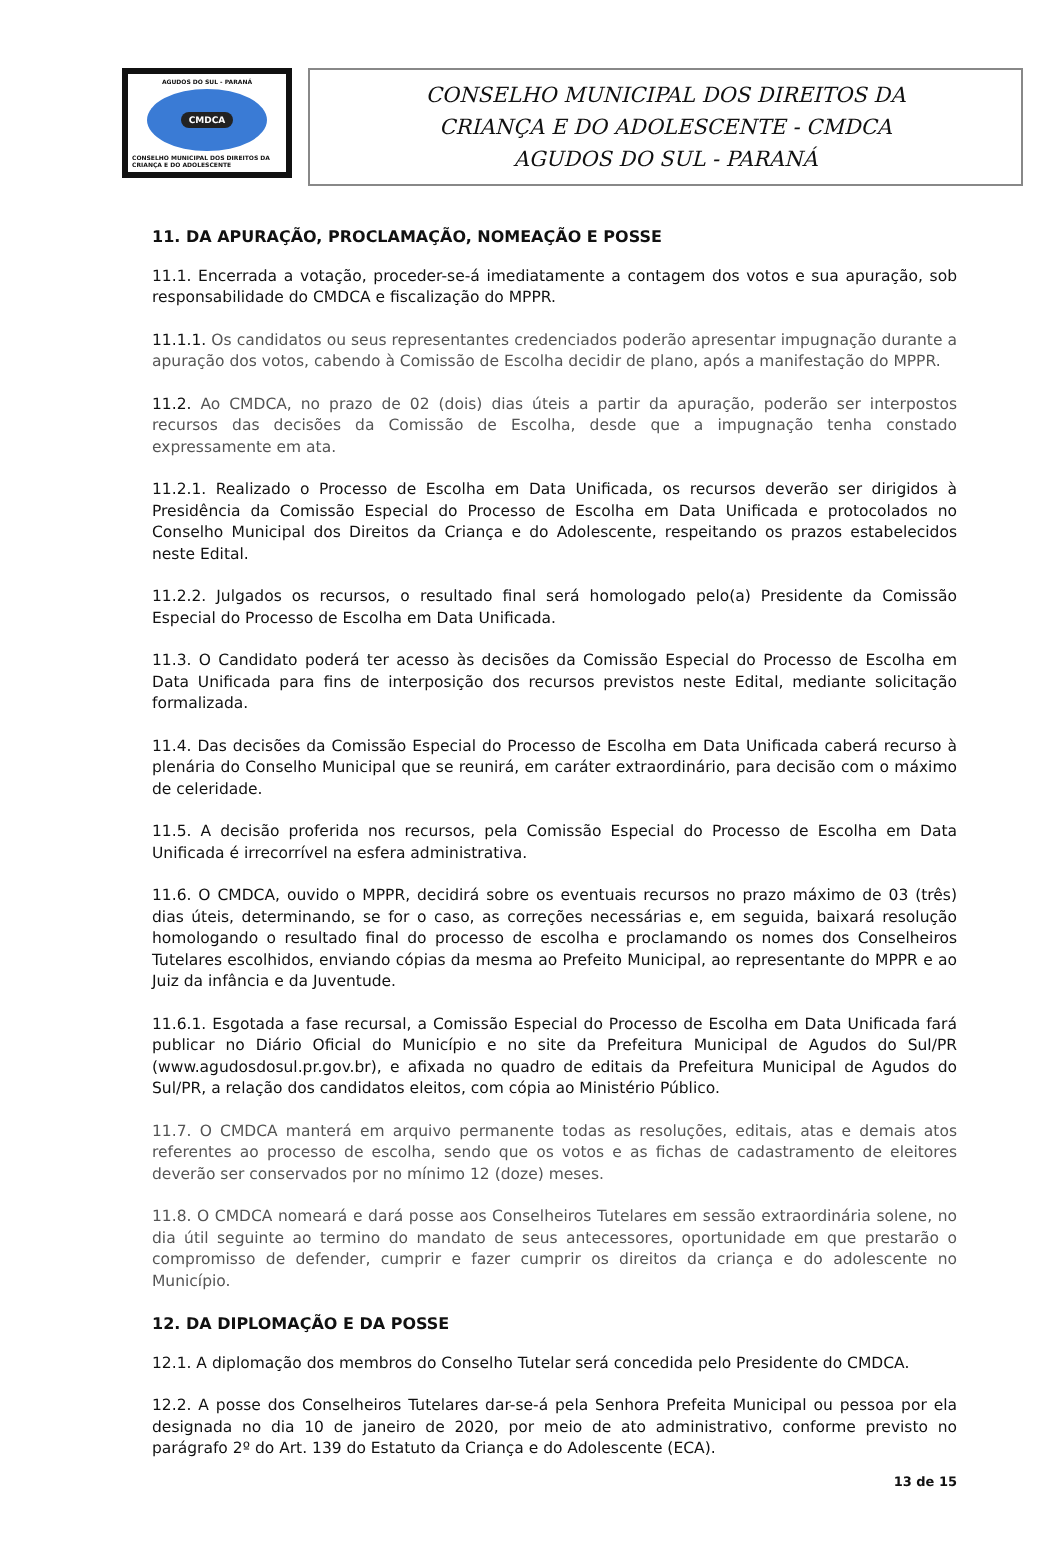AGUDOS DO SUL - PARANÁ
CMDCA
CONSELHO MUNICIPAL DOS DIREITOS DA CRIANÇA E DO ADOLESCENTE
CONSELHO MUNICIPAL DOS DIREITOS DA
CRIANÇA E DO ADOLESCENTE - CMDCA
AGUDOS DO SUL - PARANÁ
11. DA APURAÇÃO, PROCLAMAÇÃO, NOMEAÇÃO E POSSE
11.1. Encerrada a votação, proceder-se-á imediatamente a contagem dos votos e sua apuração, sob responsabilidade do CMDCA e fiscalização do MPPR.
11.1.1. Os candidatos ou seus representantes credenciados poderão apresentar impugnação durante a apuração dos votos, cabendo à Comissão de Escolha decidir de plano, após a manifestação do MPPR.
11.2. Ao CMDCA, no prazo de 02 (dois) dias úteis a partir da apuração, poderão ser interpostos recursos das decisões da Comissão de Escolha, desde que a impugnação tenha constado expressamente em ata.
11.2.1. Realizado o Processo de Escolha em Data Unificada, os recursos deverão ser dirigidos à Presidência da Comissão Especial do Processo de Escolha em Data Unificada e protocolados no Conselho Municipal dos Direitos da Criança e do Adolescente, respeitando os prazos estabelecidos neste Edital.
11.2.2. Julgados os recursos, o resultado final será homologado pelo(a) Presidente da Comissão Especial do Processo de Escolha em Data Unificada.
11.3. O Candidato poderá ter acesso às decisões da Comissão Especial do Processo de Escolha em Data Unificada para fins de interposição dos recursos previstos neste Edital, mediante solicitação formalizada.
11.4. Das decisões da Comissão Especial do Processo de Escolha em Data Unificada caberá recurso à plenária do Conselho Municipal que se reunirá, em caráter extraordinário, para decisão com o máximo de celeridade.
11.5. A decisão proferida nos recursos, pela Comissão Especial do Processo de Escolha em Data Unificada é irrecorrível na esfera administrativa.
11.6. O CMDCA, ouvido o MPPR, decidirá sobre os eventuais recursos no prazo máximo de 03 (três) dias úteis, determinando, se for o caso, as correções necessárias e, em seguida, baixará resolução homologando o resultado final do processo de escolha e proclamando os nomes dos Conselheiros Tutelares escolhidos, enviando cópias da mesma ao Prefeito Municipal, ao representante do MPPR e ao Juiz da infância e da Juventude.
11.6.1. Esgotada a fase recursal, a Comissão Especial do Processo de Escolha em Data Unificada fará publicar no Diário Oficial do Município e no site da Prefeitura Municipal de Agudos do Sul/PR (www.agudosdosul.pr.gov.br), e afixada no quadro de editais da Prefeitura Municipal de Agudos do Sul/PR, a relação dos candidatos eleitos, com cópia ao Ministério Público.
11.7. O CMDCA manterá em arquivo permanente todas as resoluções, editais, atas e demais atos referentes ao processo de escolha, sendo que os votos e as fichas de cadastramento de eleitores deverão ser conservados por no mínimo 12 (doze) meses.
11.8. O CMDCA nomeará e dará posse aos Conselheiros Tutelares em sessão extraordinária solene, no dia útil seguinte ao termino do mandato de seus antecessores, oportunidade em que prestarão o compromisso de defender, cumprir e fazer cumprir os direitos da criança e do adolescente no Município.
12. DA DIPLOMAÇÃO E DA POSSE
12.1. A diplomação dos membros do Conselho Tutelar será concedida pelo Presidente do CMDCA.
12.2. A posse dos Conselheiros Tutelares dar-se-á pela Senhora Prefeita Municipal ou pessoa por ela designada no dia 10 de janeiro de 2020, por meio de ato administrativo, conforme previsto no parágrafo 2º do Art. 139 do Estatuto da Criança e do Adolescente (ECA).
13 de 15